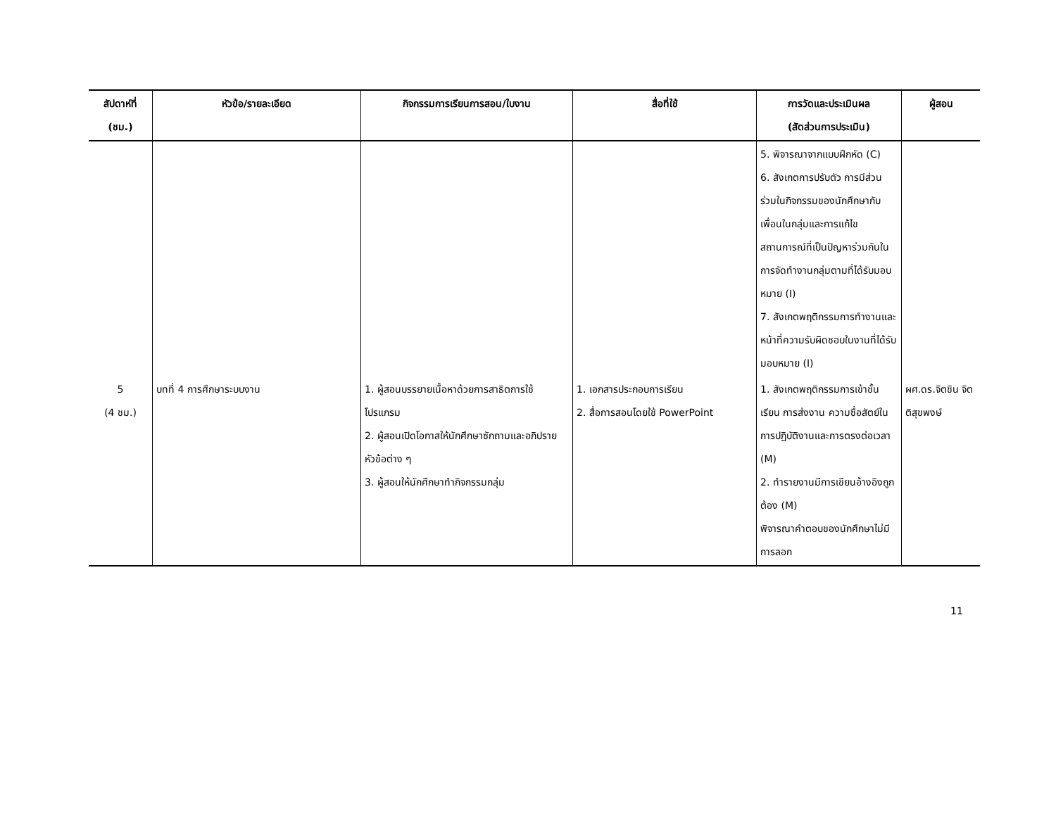| สัปดาห์ที่ (ชม.) | หัวข้อ/รายละเอียด | กิจกรรมการเรียนการสอน/ใบงาน | สื่อที่ใช้ | การวัดและประเมินผล (สัดส่วนการประเมิน) | ผู้สอน |
| --- | --- | --- | --- | --- | --- |
| | | | | 5. พิจารณาจากแบบฝึกหัด (C) 6. สังเกตการปรับตัว การมีส่วนร่วมในกิจกรรมของนักศึกษากับเพื่อนในกลุ่มและการแก้ไขสถานการณ์ที่เป็นปัญหาร่วมกันในการจัดทำงานกลุ่มตามที่ได้รับมอบหมาย (I) 7. สังเกตพฤติกรรมการทำงานและหน้าที่ความรับผิดชอบในงานที่ได้รับมอบหมาย (I) | |
| 5 (4 ชม.) | บทที่ 4 การศึกษาระบบงาน | 1. ผู้สอนบรรยายเนื้อหาด้วยการสาธิตการใช้โปรแกรม 2. ผู้สอนเปิดโอกาสให้นักศึกษาซักถามและอภิปรายหัวข้อต่าง ๆ 3. ผู้สอนให้นักศึกษาทำกิจกรรมกลุ่ม | 1. เอกสารประกอบการเรียน 2. สื่อการสอนโดยใช้ PowerPoint | 1. สังเกตพฤติกรรมการเข้าชั้นเรียน การส่งงาน ความซื่อสัตย์ในการปฏิบัติงานและการตรงต่อเวลา (M) 2. ทำรายงานมีการเขียนอ้างอิงถูกต้อง (M) พิจารณาคำตอบของนักศึกษาไม่มีการลอก | ผศ.ดร.จิตชิน จิตติสุขพงษ์ |
11